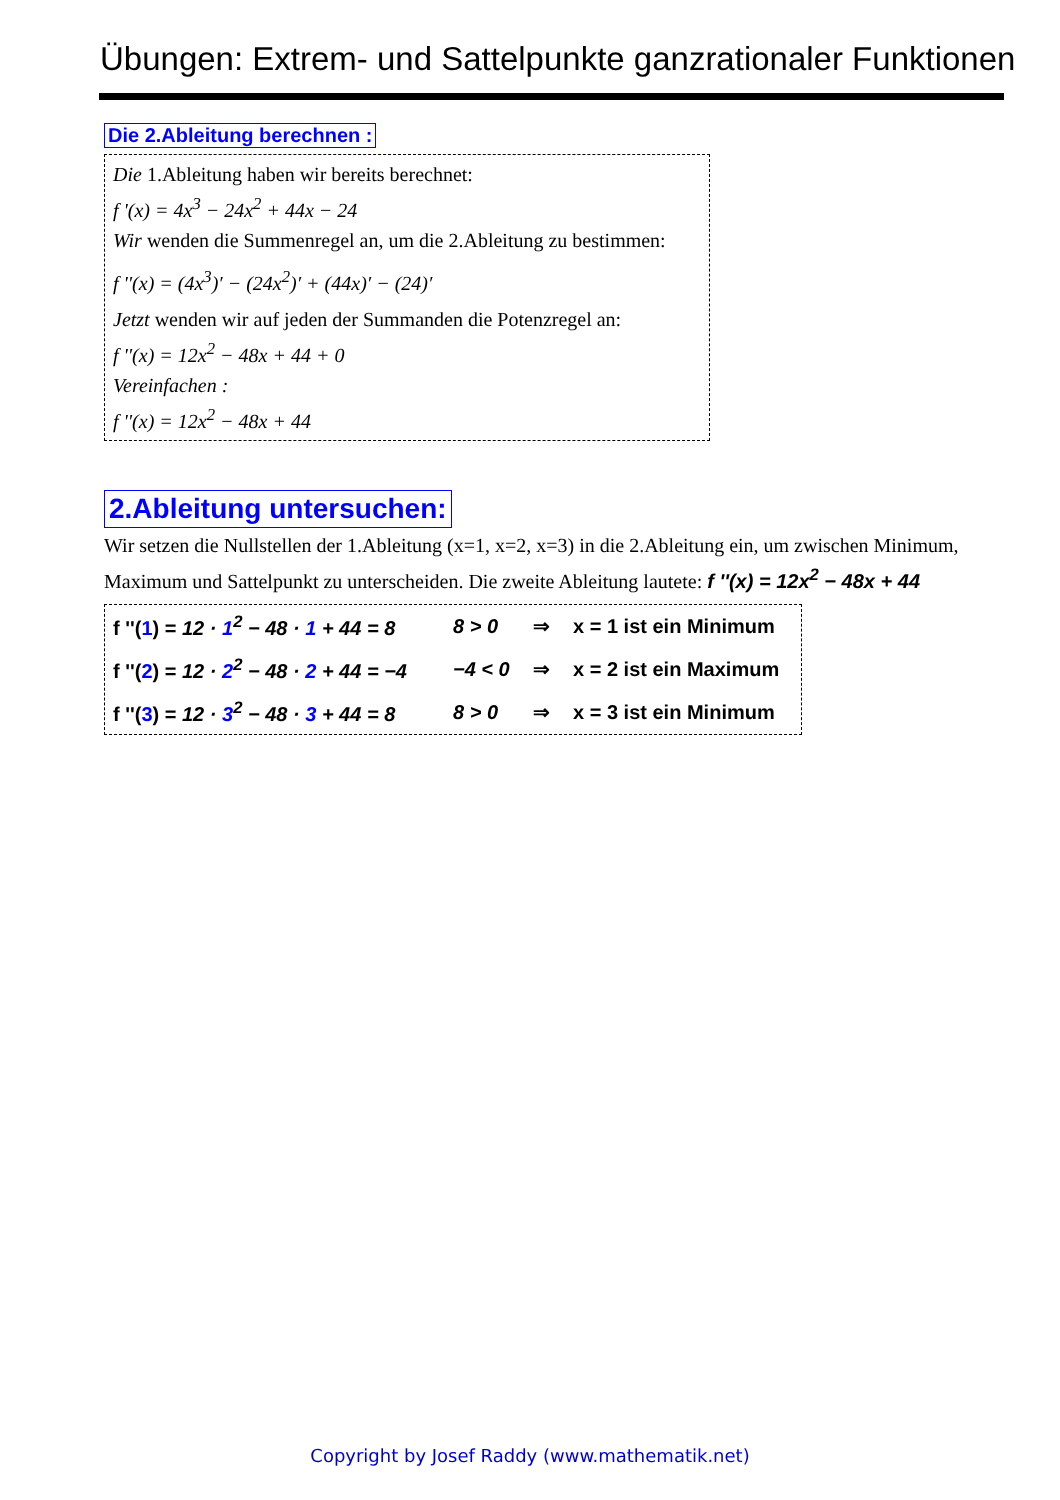Übungen: Extrem- und Sattelpunkte ganzrationaler Funktionen
Die 2.Ableitung berechnen :
Die 1.Ableitung haben wir bereits berechnet:
f '(x) = 4x<sup>3</sup> − 24x<sup>2</sup> + 44x − 24
Wir wenden die Summenregel an, um die 2.Ableitung zu bestimmen:
f ''(x) = (4x<sup>3</sup>)′ − (24x<sup>2</sup>)′ + (44x)′ − (24)′
Jetzt wenden wir auf jeden der Summanden die Potenzregel an:
f ''(x) = 12x<sup>2</sup> − 48x + 44 + 0
Vereinfachen :
f ''(x) = 12x<sup>2</sup> − 48x + 44
2.Ableitung untersuchen:
Wir setzen die Nullstellen der 1.Ableitung (x=1, x=2, x=3) in die 2.Ableitung ein, um zwischen Minimum, Maximum und Sattelpunkt zu unterscheiden. Die zweite Ableitung lautete: f ''(x) = 12x<sup>2</sup> − 48x + 44
f ''(1) = 12 · 1<sup>2</sup> − 48 · 1 + 44 = 8 8 > 0 ⇒ x = 1 ist ein Minimum
f ''(2) = 12 · 2<sup>2</sup> − 48 · 2 + 44 = −4 −4 < 0 ⇒ x = 2 ist ein Maximum
f ''(3) = 12 · 3<sup>2</sup> − 48 · 3 + 44 = 8 8 > 0 ⇒ x = 3 ist ein Minimum
Copyright by Josef Raddy (www.mathematik.net)